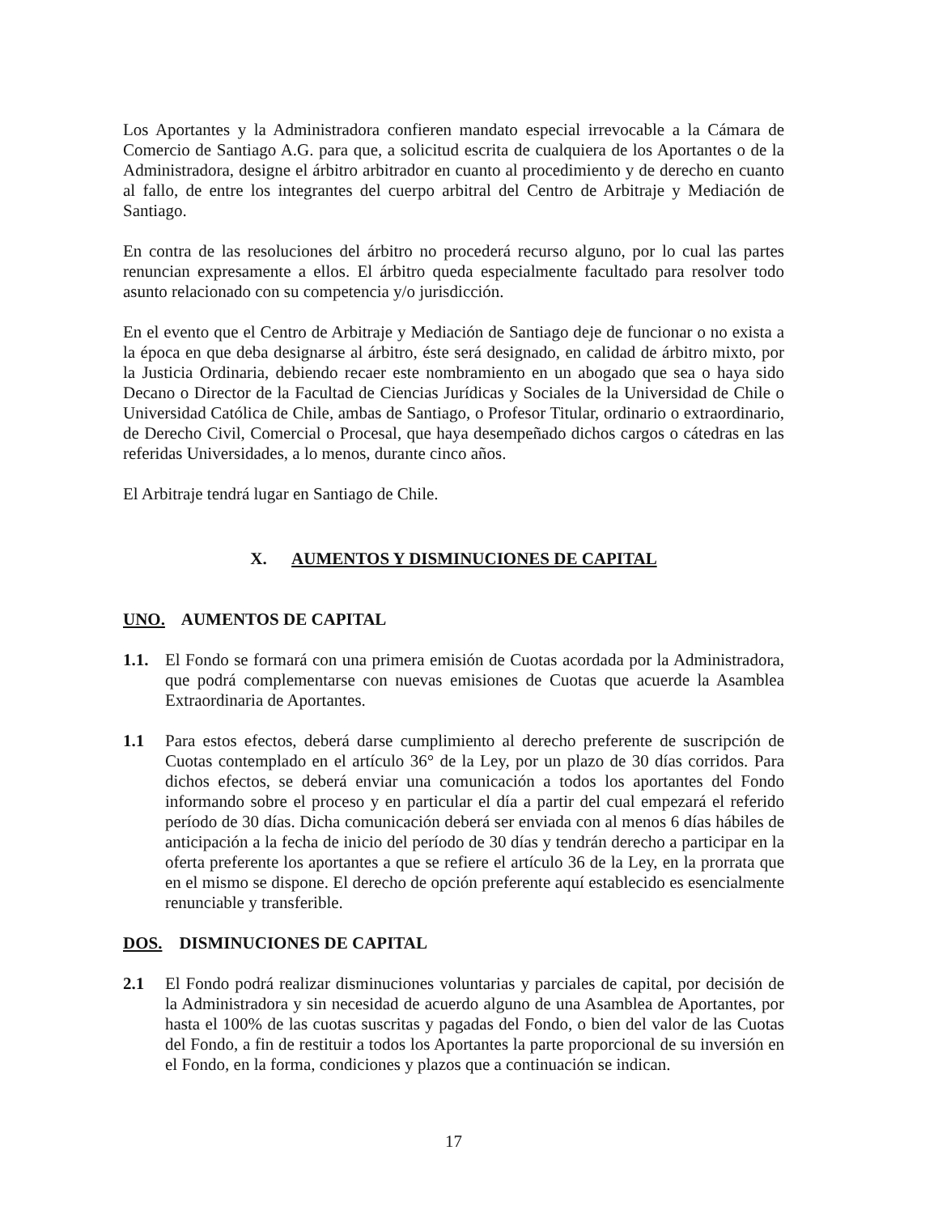Los Aportantes y la Administradora confieren mandato especial irrevocable a la Cámara de Comercio de Santiago A.G. para que, a solicitud escrita de cualquiera de los Aportantes o de la Administradora, designe el árbitro arbitrador en cuanto al procedimiento y de derecho en cuanto al fallo, de entre los integrantes del cuerpo arbitral del Centro de Arbitraje y Mediación de Santiago.
En contra de las resoluciones del árbitro no procederá recurso alguno, por lo cual las partes renuncian expresamente a ellos. El árbitro queda especialmente facultado para resolver todo asunto relacionado con su competencia y/o jurisdicción.
En el evento que el Centro de Arbitraje y Mediación de Santiago deje de funcionar o no exista a la época en que deba designarse al árbitro, éste será designado, en calidad de árbitro mixto, por la Justicia Ordinaria, debiendo recaer este nombramiento en un abogado que sea o haya sido Decano o Director de la Facultad de Ciencias Jurídicas y Sociales de la Universidad de Chile o Universidad Católica de Chile, ambas de Santiago, o Profesor Titular, ordinario o extraordinario, de Derecho Civil, Comercial o Procesal, que haya desempeñado dichos cargos o cátedras en las referidas Universidades, a lo menos, durante cinco años.
El Arbitraje tendrá lugar en Santiago de Chile.
X. AUMENTOS Y DISMINUCIONES DE CAPITAL
UNO. AUMENTOS DE CAPITAL
1.1. El Fondo se formará con una primera emisión de Cuotas acordada por la Administradora, que podrá complementarse con nuevas emisiones de Cuotas que acuerde la Asamblea Extraordinaria de Aportantes.
1.1 Para estos efectos, deberá darse cumplimiento al derecho preferente de suscripción de Cuotas contemplado en el artículo 36° de la Ley, por un plazo de 30 días corridos. Para dichos efectos, se deberá enviar una comunicación a todos los aportantes del Fondo informando sobre el proceso y en particular el día a partir del cual empezará el referido período de 30 días. Dicha comunicación deberá ser enviada con al menos 6 días hábiles de anticipación a la fecha de inicio del período de 30 días y tendrán derecho a participar en la oferta preferente los aportantes a que se refiere el artículo 36 de la Ley, en la prorrata que en el mismo se dispone. El derecho de opción preferente aquí establecido es esencialmente renunciable y transferible.
DOS. DISMINUCIONES DE CAPITAL
2.1 El Fondo podrá realizar disminuciones voluntarias y parciales de capital, por decisión de la Administradora y sin necesidad de acuerdo alguno de una Asamblea de Aportantes, por hasta el 100% de las cuotas suscritas y pagadas del Fondo, o bien del valor de las Cuotas del Fondo, a fin de restituir a todos los Aportantes la parte proporcional de su inversión en el Fondo, en la forma, condiciones y plazos que a continuación se indican.
17